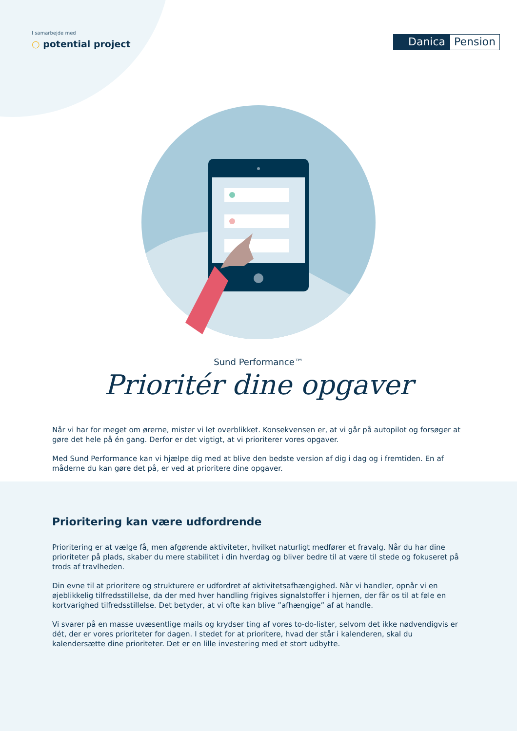I samarbejde med
○ potential project
Danica Pension
Sund Performance™
Prioritér dine opgaver
Når vi har for meget om ørerne, mister vi let overblikket. Konsekvensen er, at vi går på autopilot og forsøger at gøre det hele på én gang. Derfor er det vigtigt, at vi prioriterer vores opgaver.
Med Sund Performance kan vi hjælpe dig med at blive den bedste version af dig i dag og i fremtiden. En af måderne du kan gøre det på, er ved at prioritere dine opgaver.
Prioritering kan være udfordrende
Prioritering er at vælge få, men afgørende aktiviteter, hvilket naturligt medfører et fravalg. Når du har dine prioriteter på plads, skaber du mere stabilitet i din hverdag og bliver bedre til at være til stede og fokuseret på trods af travlheden.
Din evne til at prioritere og strukturere er udfordret af aktivitetsafhængighed. Når vi handler, opnår vi en øjeblikkelig tilfredsstillelse, da der med hver handling frigives signalstoffer i hjernen, der får os til at føle en kortvarighed tilfredsstillelse. Det betyder, at vi ofte kan blive ”afhængige” af at handle.
Vi svarer på en masse uvæsentlige mails og krydser ting af vores to-do-lister, selvom det ikke nødvendigvis er dét, der er vores prioriteter for dagen. I stedet for at prioritere, hvad der står i kalenderen, skal du kalendersætte dine prioriteter. Det er en lille investering med et stort udbytte.